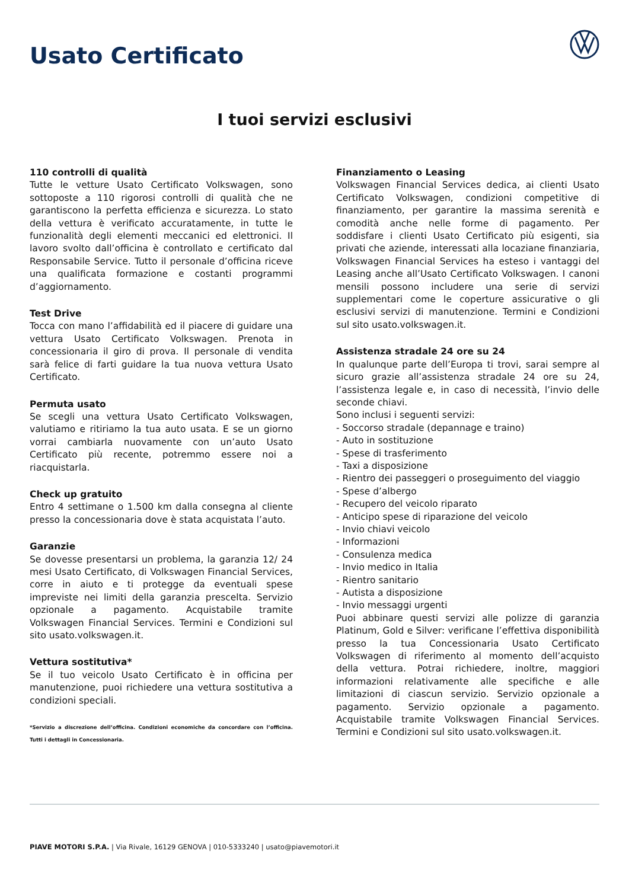Usato Certificato
I tuoi servizi esclusivi
110 controlli di qualità
Tutte le vetture Usato Certificato Volkswagen, sono sottoposte a 110 rigorosi controlli di qualità che ne garantiscono la perfetta efficienza e sicurezza. Lo stato della vettura è verificato accuratamente, in tutte le funzionalità degli elementi meccanici ed elettronici. Il lavoro svolto dall’officina è controllato e certificato dal Responsabile Service. Tutto il personale d’officina riceve una qualificata formazione e costanti programmi d’aggiornamento.
Test Drive
Tocca con mano l’affidabilità ed il piacere di guidare una vettura Usato Certificato Volkswagen. Prenota in concessionaria il giro di prova. Il personale di vendita sarà felice di farti guidare la tua nuova vettura Usato Certificato.
Permuta usato
Se scegli una vettura Usato Certificato Volkswagen, valutiamo e ritiriamo la tua auto usata. E se un giorno vorrai cambiarla nuovamente con un’auto Usato Certificato più recente, potremmo essere noi a riacquistarla.
Check up gratuito
Entro 4 settimane o 1.500 km dalla consegna al cliente presso la concessionaria dove è stata acquistata l’auto.
Garanzie
Se dovesse presentarsi un problema, la garanzia 12/ 24 mesi Usato Certificato, di Volkswagen Financial Services, corre in aiuto e ti protegge da eventuali spese impreviste nei limiti della garanzia prescelta. Servizio opzionale a pagamento. Acquistabile tramite Volkswagen Financial Services. Termini e Condizioni sul sito usato.volkswagen.it.
Vettura sostitutiva*
Se il tuo veicolo Usato Certificato è in officina per manutenzione, puoi richiedere una vettura sostitutiva a condizioni speciali.
*Servizio a discrezione dell’officina. Condizioni economiche da concordare con l’officina. Tutti i dettagli in Concessionaria.
Finanziamento o Leasing
Volkswagen Financial Services dedica, ai clienti Usato Certificato Volkswagen, condizioni competitive di finanziamento, per garantire la massima serenità e comodità anche nelle forme di pagamento. Per soddisfare i clienti Usato Certificato più esigenti, sia privati che aziende, interessati alla locaziane finanziaria, Volkswagen Financial Services ha esteso i vantaggi del Leasing anche all’Usato Certificato Volkswagen. I canoni mensili possono includere una serie di servizi supplementari come le coperture assicurative o gli esclusivi servizi di manutenzione. Termini e Condizioni sul sito usato.volkswagen.it.
Assistenza stradale 24 ore su 24
In qualunque parte dell’Europa ti trovi, sarai sempre al sicuro grazie all’assistenza stradale 24 ore su 24, l’assistenza legale e, in caso di necessità, l’invio delle seconde chiavi.
Sono inclusi i seguenti servizi:
- Soccorso stradale (depannage e traino)
- Auto in sostituzione
- Spese di trasferimento
- Taxi a disposizione
- Rientro dei passeggeri o proseguimento del viaggio
- Spese d’albergo
- Recupero del veicolo riparato
- Anticipo spese di riparazione del veicolo
- Invio chiavi veicolo
- Informazioni
- Consulenza medica
- Invio medico in Italia
- Rientro sanitario
- Autista a disposizione
- Invio messaggi urgenti
Puoi abbinare questi servizi alle polizze di garanzia Platinum, Gold e Silver: verificane l’effettiva disponibilità presso la tua Concessionaria Usato Certificato Volkswagen di riferimento al momento dell’acquisto della vettura. Potrai richiedere, inoltre, maggiori informazioni relativamente alle specifiche e alle limitazioni di ciascun servizio. Servizio opzionale a pagamento. Servizio opzionale a pagamento. Acquistabile tramite Volkswagen Financial Services. Termini e Condizioni sul sito usato.volkswagen.it.
PIAVE MOTORI S.P.A. | Via Rivale, 16129 GENOVA | 010-5333240 | usato@piavemotori.it